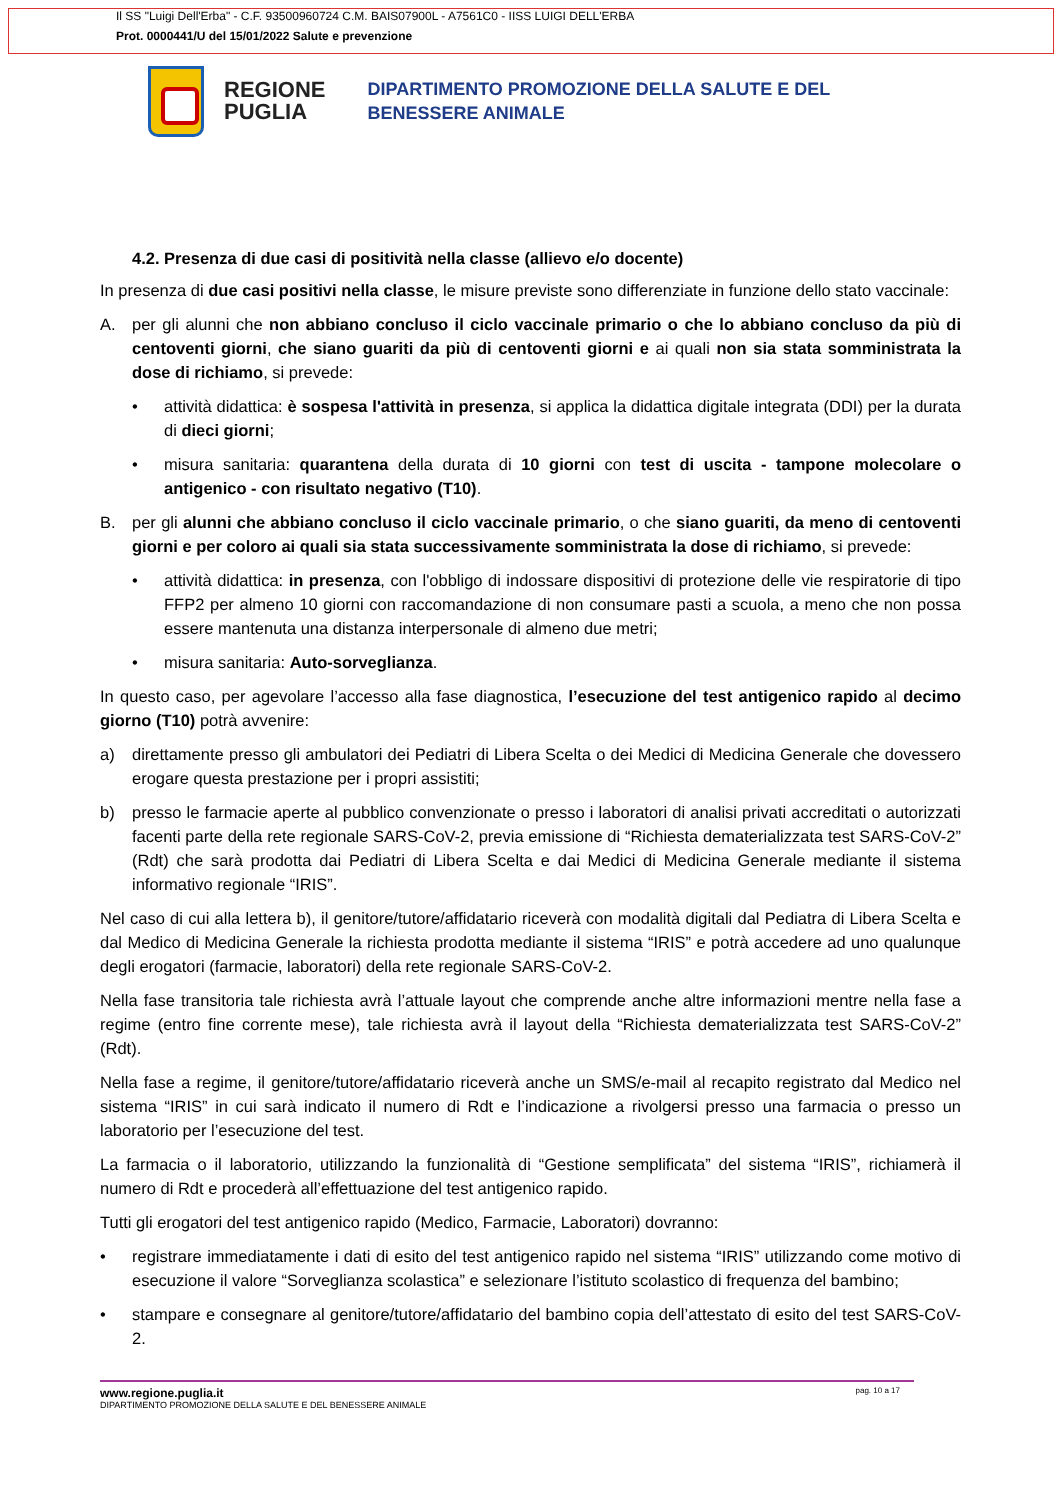Il SS "Luigi Dell'Erba" - C.F. 93500960724 C.M. BAIS07900L - A7561C0 - IISS LUIGI DELL'ERBA
Prot. 0000441/U del 15/01/2022 Salute e prevenzione
REGIONE
PUGLIA
DIPARTIMENTO PROMOZIONE DELLA SALUTE E DEL
BENESSERE ANIMALE
4.2. Presenza di due casi di positività nella classe (allievo e/o docente)
In presenza di due casi positivi nella classe, le misure previste sono differenziate in funzione dello stato vaccinale:
A. per gli alunni che non abbiano concluso il ciclo vaccinale primario o che lo abbiano concluso da più di centoventi giorni, che siano guariti da più di centoventi giorni e ai quali non sia stata somministrata la dose di richiamo, si prevede:
• attività didattica: è sospesa l'attività in presenza, si applica la didattica digitale integrata (DDI) per la durata di dieci giorni;
• misura sanitaria: quarantena della durata di 10 giorni con test di uscita - tampone molecolare o antigenico - con risultato negativo (T10).
B. per gli alunni che abbiano concluso il ciclo vaccinale primario, o che siano guariti, da meno di centoventi giorni e per coloro ai quali sia stata successivamente somministrata la dose di richiamo, si prevede:
• attività didattica: in presenza, con l'obbligo di indossare dispositivi di protezione delle vie respiratorie di tipo FFP2 per almeno 10 giorni con raccomandazione di non consumare pasti a scuola, a meno che non possa essere mantenuta una distanza interpersonale di almeno due metri;
• misura sanitaria: Auto-sorveglianza.
In questo caso, per agevolare l’accesso alla fase diagnostica, l’esecuzione del test antigenico rapido al decimo giorno (T10) potrà avvenire:
a) direttamente presso gli ambulatori dei Pediatri di Libera Scelta o dei Medici di Medicina Generale che dovessero erogare questa prestazione per i propri assistiti;
b) presso le farmacie aperte al pubblico convenzionate o presso i laboratori di analisi privati accreditati o autorizzati facenti parte della rete regionale SARS-CoV-2, previa emissione di “Richiesta dematerializzata test SARS-CoV-2” (Rdt) che sarà prodotta dai Pediatri di Libera Scelta e dai Medici di Medicina Generale mediante il sistema informativo regionale “IRIS”.
Nel caso di cui alla lettera b), il genitore/tutore/affidatario riceverà con modalità digitali dal Pediatra di Libera Scelta e dal Medico di Medicina Generale la richiesta prodotta mediante il sistema “IRIS” e potrà accedere ad uno qualunque degli erogatori (farmacie, laboratori) della rete regionale SARS-CoV-2.
Nella fase transitoria tale richiesta avrà l’attuale layout che comprende anche altre informazioni mentre nella fase a regime (entro fine corrente mese), tale richiesta avrà il layout della “Richiesta dematerializzata test SARS-CoV-2” (Rdt).
Nella fase a regime, il genitore/tutore/affidatario riceverà anche un SMS/e-mail al recapito registrato dal Medico nel sistema “IRIS” in cui sarà indicato il numero di Rdt e l’indicazione a rivolgersi presso una farmacia o presso un laboratorio per l’esecuzione del test.
La farmacia o il laboratorio, utilizzando la funzionalità di “Gestione semplificata” del sistema “IRIS”, richiamerà il numero di Rdt e procederà all’effettuazione del test antigenico rapido.
Tutti gli erogatori del test antigenico rapido (Medico, Farmacie, Laboratori) dovranno:
• registrare immediatamente i dati di esito del test antigenico rapido nel sistema “IRIS” utilizzando come motivo di esecuzione il valore “Sorveglianza scolastica” e selezionare l’istituto scolastico di frequenza del bambino;
• stampare e consegnare al genitore/tutore/affidatario del bambino copia dell’attestato di esito del test SARS-CoV-2.
www.regione.puglia.it pag. 10 a 17
DIPARTIMENTO PROMOZIONE DELLA SALUTE E DEL BENESSERE ANIMALE